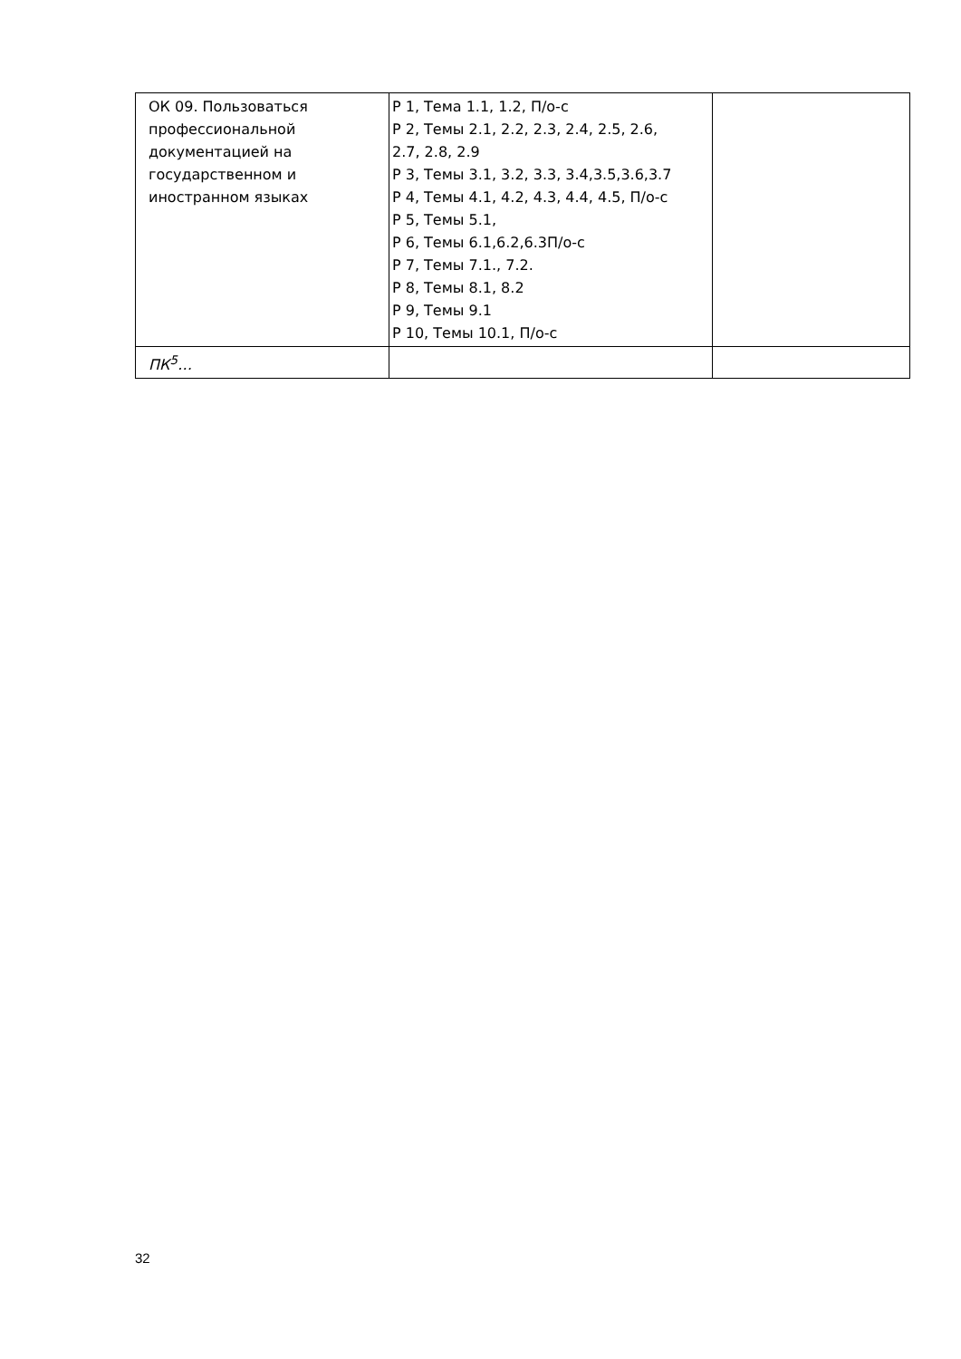| ОК 09. Пользоваться профессиональной документацией на государственном и иностранном языках | Р 1, Тема 1.1, 1.2, П/о-с Р 2, Темы 2.1, 2.2, 2.3, 2.4, 2.5, 2.6, 2.7, 2.8, 2.9 Р 3, Темы 3.1, 3.2, 3.3, 3.4,3.5,3.6,3.7 Р 4, Темы 4.1, 4.2, 4.3, 4.4, 4.5, П/о-с Р 5, Темы 5.1, Р 6, Темы 6.1,6.2,6.3П/о-с Р 7, Темы 7.1., 7.2. Р 8, Темы 8.1, 8.2 Р 9, Темы 9.1 Р 10, Темы 10.1, П/о-с | |
| ПК<sup>5</sup>… | | |
32